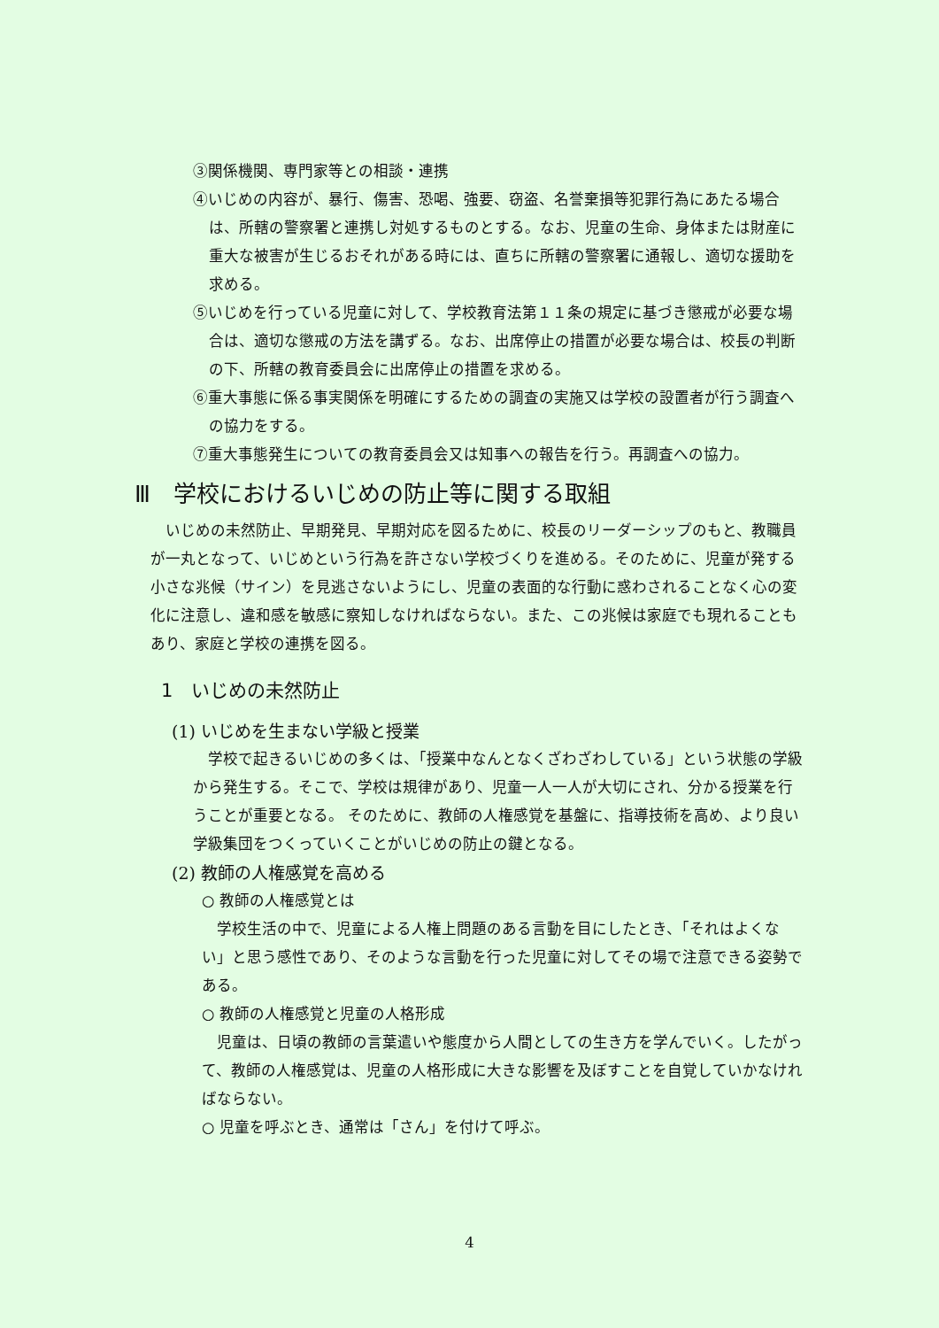③関係機関、専門家等との相談・連携
④いじめの内容が、暴行、傷害、恐喝、強要、窃盗、名誉棄損等犯罪行為にあたる場合は、所轄の警察署と連携し対処するものとする。なお、児童の生命、身体または財産に重大な被害が生じるおそれがある時には、直ちに所轄の警察署に通報し、適切な援助を求める。
⑤いじめを行っている児童に対して、学校教育法第１１条の規定に基づき懲戒が必要な場合は、適切な懲戒の方法を講ずる。なお、出席停止の措置が必要な場合は、校長の判断の下、所轄の教育委員会に出席停止の措置を求める。
⑥重大事態に係る事実関係を明確にするための調査の実施又は学校の設置者が行う調査への協力をする。
⑦重大事態発生についての教育委員会又は知事への報告を行う。再調査への協力。
Ⅲ　学校におけるいじめの防止等に関する取組
　いじめの未然防止、早期発見、早期対応を図るために、校長のリーダーシップのもと、教職員が一丸となって、いじめという行為を許さない学校づくりを進める。そのために、児童が発する小さな兆候（サイン）を見逃さないようにし、児童の表面的な行動に惑わされることなく心の変化に注意し、違和感を敏感に察知しなければならない。また、この兆候は家庭でも現れることもあり、家庭と学校の連携を図る。
1　いじめの未然防止
(1) いじめを生まない学級と授業
　学校で起きるいじめの多くは、「授業中なんとなくざわざわしている」という状態の学級から発生する。そこで、学校は規律があり、児童一人一人が大切にされ、分かる授業を行うことが重要となる。 そのために、教師の人権感覚を基盤に、指導技術を高め、より良い学級集団をつくっていくことがいじめの防止の鍵となる。
(2) 教師の人権感覚を高める
○ 教師の人権感覚とは
　学校生活の中で、児童による人権上問題のある言動を目にしたとき、「それはよくない」と思う感性であり、そのような言動を行った児童に対してその場で注意できる姿勢である。
○ 教師の人権感覚と児童の人格形成
　児童は、日頃の教師の言葉遣いや態度から人間としての生き方を学んでいく。したがって、教師の人権感覚は、児童の人格形成に大きな影響を及ぼすことを自覚していかなければならない。
○ 児童を呼ぶとき、通常は「さん」を付けて呼ぶ。
4